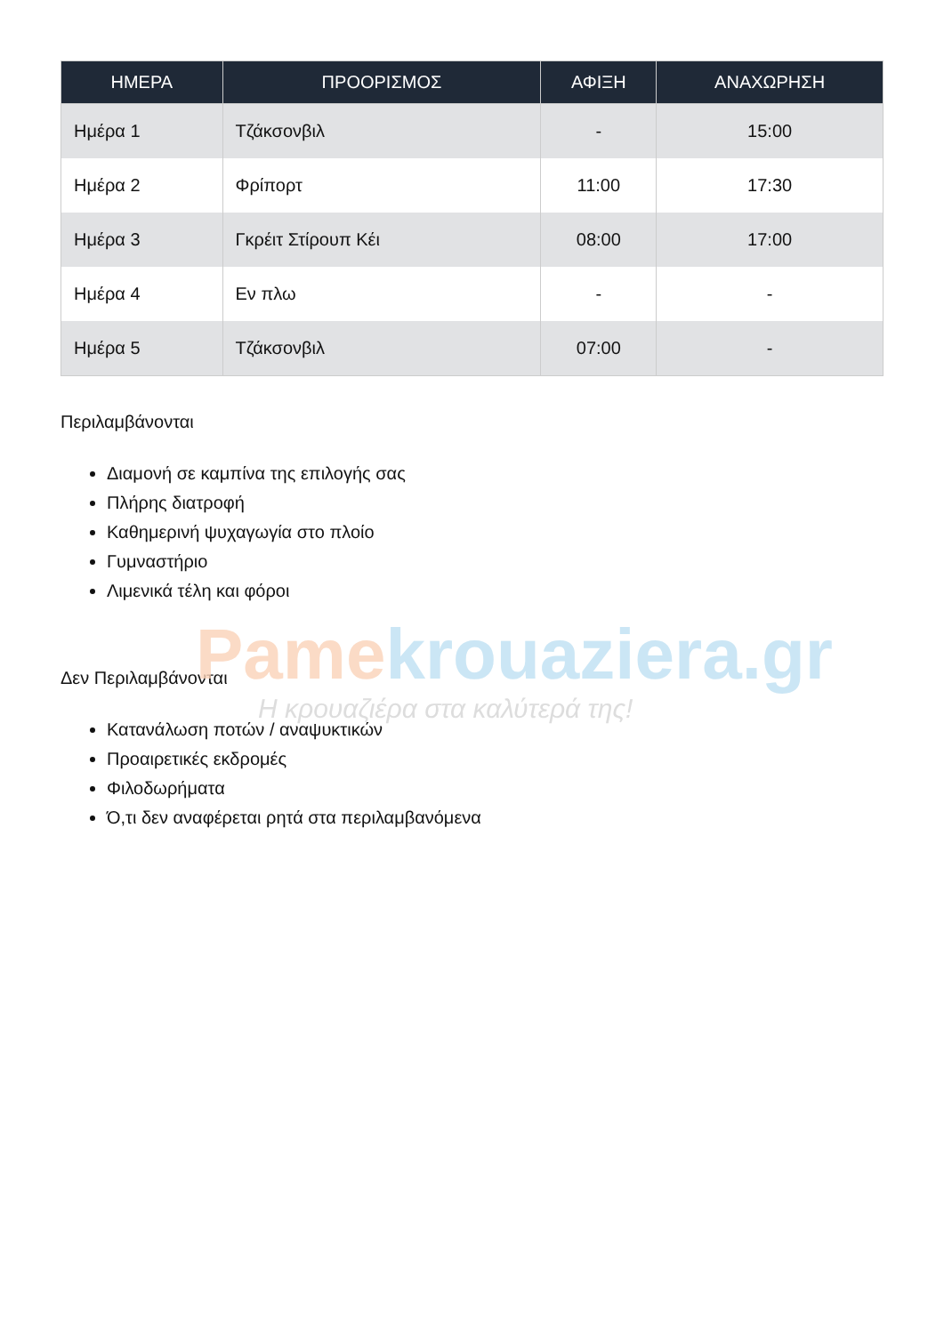Pamekrouaziera.gr
Η κρουαζιέρα στα καλύτερά της!
| ΗΜΕΡΑ | ΠΡΟΟΡΙΣΜΟΣ | ΑΦΙΞΗ | ΑΝΑΧΩΡΗΣΗ |
| --- | --- | --- | --- |
| Ημέρα 1 | Τζάκσονβιλ | - | 15:00 |
| Ημέρα 2 | Φρίπορτ | 11:00 | 17:30 |
| Ημέρα 3 | Γκρέιτ Στίρουπ Κέι | 08:00 | 17:00 |
| Ημέρα 4 | Εν πλω | - | - |
| Ημέρα 5 | Τζάκσονβιλ | 07:00 | - |
Περιλαμβάνονται
Διαμονή σε καμπίνα της επιλογής σας
Πλήρης διατροφή
Καθημερινή ψυχαγωγία στο πλοίο
Γυμναστήριο
Λιμενικά τέλη και φόροι
Δεν Περιλαμβάνονται
Κατανάλωση ποτών / αναψυκτικών
Προαιρετικές εκδρομές
Φιλοδωρήματα
Ό,τι δεν αναφέρεται ρητά στα περιλαμβανόμενα